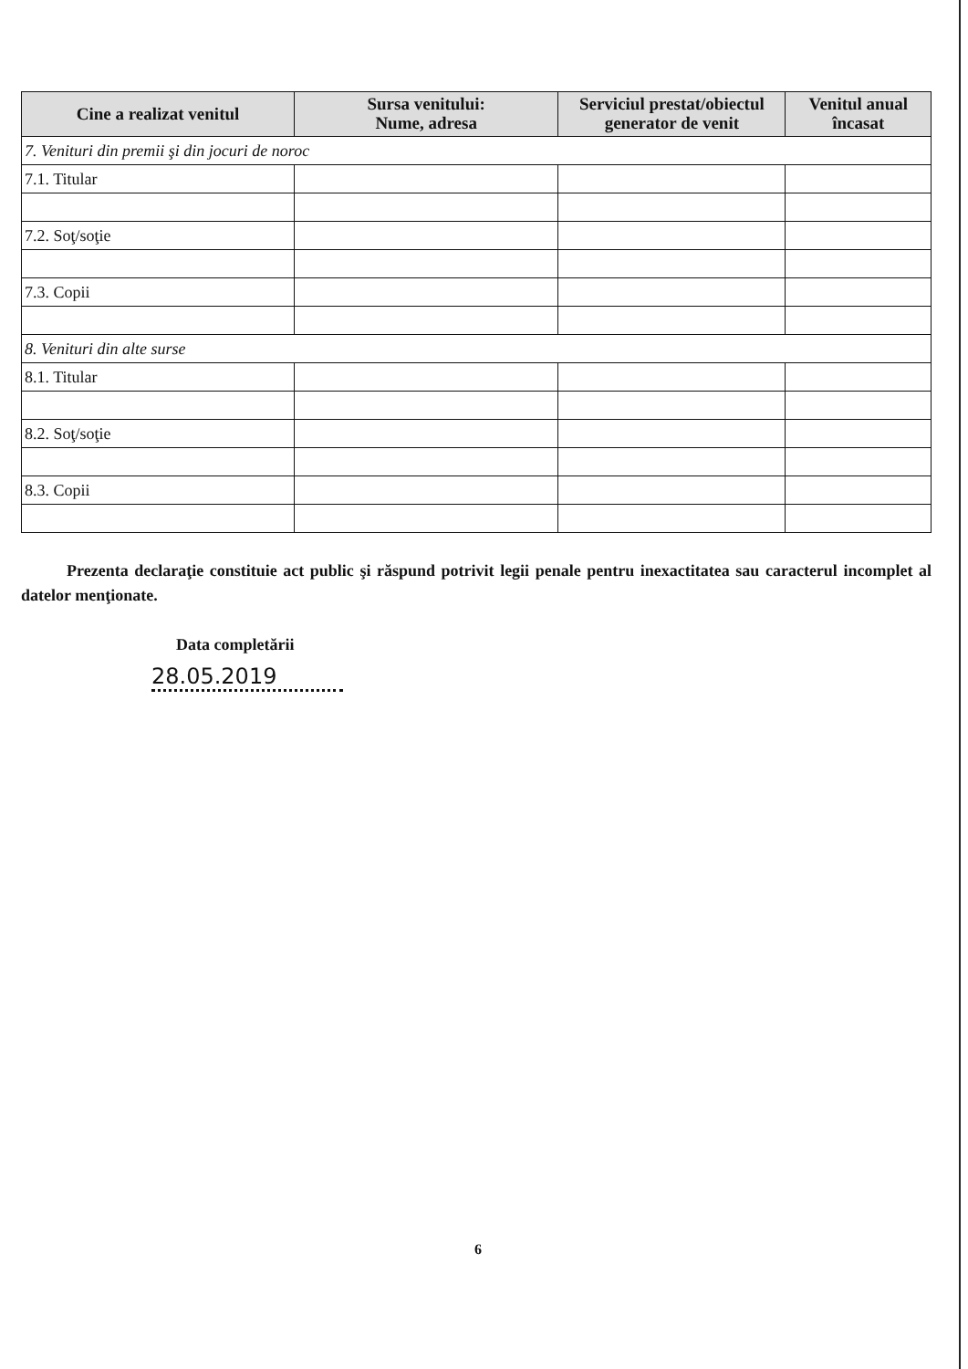| Cine a realizat venitul | Sursa venitului: Nume, adresa | Serviciul prestat/obiectul generator de venit | Venitul anual încasat |
| --- | --- | --- | --- |
| 7. Venituri din premii şi din jocuri de noroc | | | |
| 7.1. Titular | | | |
| 7.2. Soţ/soţie | | | |
| 7.3. Copii | | | |
| 8. Venituri din alte surse | | | |
| 8.1. Titular | | | |
| 8.2. Soţ/soţie | | | |
| 8.3. Copii | | | |
Prezenta declaraţie constituie act public şi răspund potrivit legii penale pentru inexactitatea sau caracterul incomplet al datelor menţionate.
Data completării
28.05.2019
6